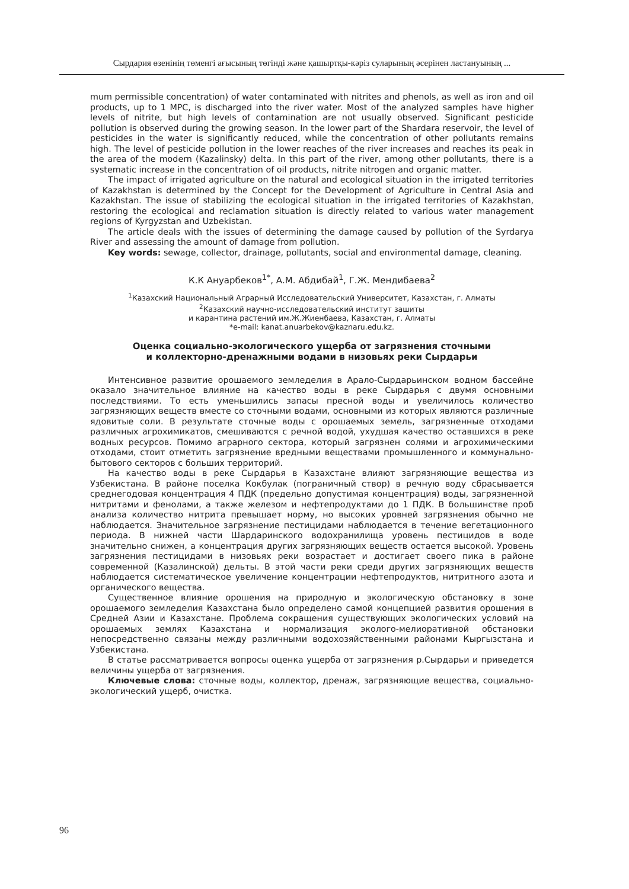Сырдария өзенінің төменгі ағысының төгінді және қашыртқы-кәріз суларының әсерінен ластануының ...
mum permissible concentration) of water contaminated with nitrites and phenols, as well as iron and oil products, up to 1 MPC, is discharged into the river water. Most of the analyzed samples have higher levels of nitrite, but high levels of contamination are not usually observed. Significant pesticide pollution is observed during the growing season. In the lower part of the Shardara reservoir, the level of pesticides in the water is significantly reduced, while the concentration of other pollutants remains high. The level of pesticide pollution in the lower reaches of the river increases and reaches its peak in the area of the modern (Kazalinsky) delta. In this part of the river, among other pollutants, there is a systematic increase in the concentration of oil products, nitrite nitrogen and organic matter.
The impact of irrigated agriculture on the natural and ecological situation in the irrigated territories of Kazakhstan is determined by the Concept for the Development of Agriculture in Central Asia and Kazakhstan. The issue of stabilizing the ecological situation in the irrigated territories of Kazakhstan, restoring the ecological and reclamation situation is directly related to various water management regions of Kyrgyzstan and Uzbekistan.
The article deals with the issues of determining the damage caused by pollution of the Syrdarya River and assessing the amount of damage from pollution.
Key words: sewage, collector, drainage, pollutants, social and environmental damage, cleaning.
К.К Ануарбеков<sup>1*</sup>, А.М. Абдибай<sup>1</sup>, Г.Ж. Мендибаева<sup>2</sup>
<sup>1</sup> Казахский Национальный Аграрный Исследовательский Университет, Казахстан, г. Алматы
<sup>2</sup> Казахский научно-исследовательский институт зашиты
и карантина растений им.Ж.Жиенбаева, Казахстан, г. Алматы
*e-mail: kanat.anuarbekov@kaznaru.edu.kz.
Оценка социально-экологического ущерба от загрязнения сточными
и коллекторно-дренажными водами в низовьях реки Сырдарьи
Интенсивное развитие орошаемого земледелия в Арало-Сырдарьинском водном бассейне оказало значительное влияние на качество воды в реке Сырдарья с двумя основными последствиями. То есть уменьшились запасы пресной воды и увеличилось количество загрязняющих веществ вместе со сточными водами, основными из которых являются различные ядовитые соли. В результате сточные воды с орошаемых земель, загрязненные отходами различных агрохимикатов, смешиваются с речной водой, ухудшая качество оставшихся в реке водных ресурсов. Помимо аграрного сектора, который загрязнен солями и агрохимическими отходами, стоит отметить загрязнение вредными веществами промышленного и коммунально-бытового секторов с больших территорий.
На качество воды в реке Сырдарья в Казахстане влияют загрязняющие вещества из Узбекистана. В районе поселка Кокбулак (пограничный створ) в речную воду сбрасывается среднегодовая концентрация 4 ПДК (предельно допустимая концентрация) воды, загрязненной нитритами и фенолами, а также железом и нефтепродуктами до 1 ПДК. В большинстве проб анализа количество нитрита превышает норму, но высоких уровней загрязнения обычно не наблюдается. Значительное загрязнение пестицидами наблюдается в течение вегетационного периода. В нижней части Шардаринского водохранилища уровень пестицидов в воде значительно снижен, а концентрация других загрязняющих веществ остается высокой. Уровень загрязнения пестицидами в низовьях реки возрастает и достигает своего пика в районе современной (Казалинской) дельты. В этой части реки среди других загрязняющих веществ наблюдается систематическое увеличение концентрации нефтепродуктов, нитритного азота и органического вещества.
Существенное влияние орошения на природную и экологическую обстановку в зоне орошаемого земледелия Казахстана было определено самой концепцией развития орошения в Средней Азии и Казахстане. Проблема сокращения существующих экологических условий на орошаемых землях Казахстана и нормализация эколого-мелиоративной обстановки непосредственно связаны между различными водохозяйственными районами Кыргызстана и Узбекистана.
В статье рассматривается вопросы оценка ущерба от загрязнения р.Сырдарьи и приведется величины ущерба от загрязнения.
Ключевые слова: сточные воды, коллектор, дренаж, загрязняющие вещества, социально-экологический ущерб, очистка.
96